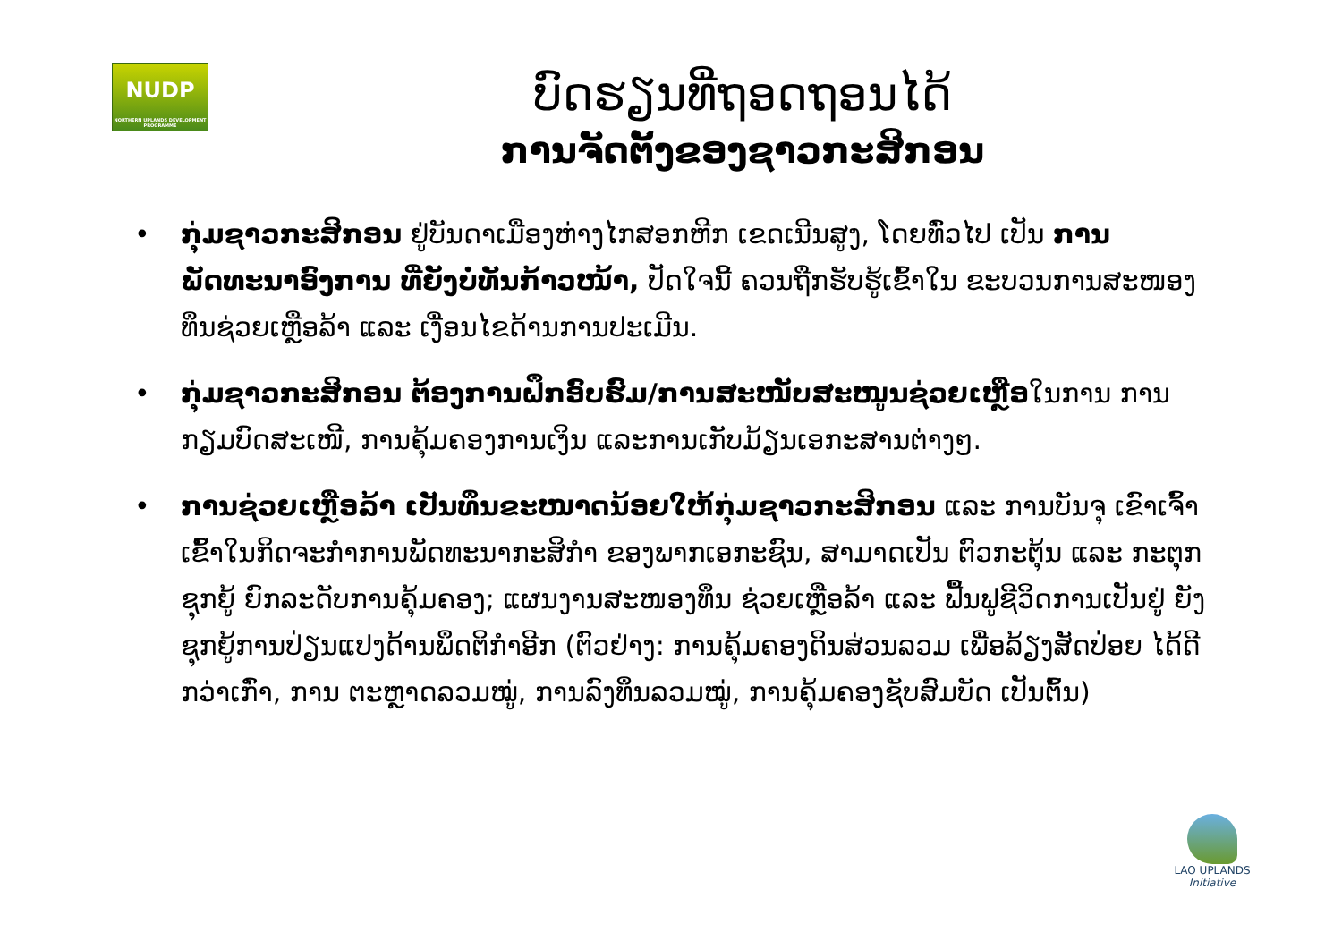NUDP
NORTHERN UPLANDS DEVELOPMENT PROGRAMME
ບົດຮຽນທີ່ຖອດຖອນໄດ້
ການຈັດຕັ້ງຂອງຊາວກະສິກອນ
• ກຸ່ມຊາວກະສິກອນ ຢູ່ບັນດາເມືອງຫ່າງໄກສອກຫີກ ເຂດເນີນສູງ, ໂດຍທົ່ວໄປ ເປັນ ການພັດທະນາອົງການ ທີ່ຍັງບໍ່ທັນກ້າວໜ້າ, ປັດໃຈນີ້ ຄວນຖືກຮັບຮູ້ເຂົ້າໃນ ຂະບວນການສະໜອງທຶນຊ່ວຍເຫຼືອລ້າ ແລະ ເງື່ອນໄຂດ້ານການປະເມີນ.
• ກຸ່ມຊາວກະສິກອນ ຕ້ອງການຝຶກອົບຮົມ/ການສະໜັບສະໜູນຊ່ວຍເຫຼືອໃນການ ການກຽມບົດສະເໜີ, ການຄຸ້ມຄອງການເງິນ ແລະການເກັບມ້ຽນເອກະສານຕ່າງໆ.
• ການຊ່ວຍເຫຼືອລ້າ ເປັນທຶນຂະໜາດນ້ອຍໃຫ້ກຸ່ມຊາວກະສິກອນ ແລະ ການບັນຈຸ ເຂົາເຈົ້າເຂົ້າໃນກິດຈະກຳການພັດທະນາກະສິກຳ ຂອງພາກເອກະຊົນ, ສາມາດເປັນ ຕົວກະຕຸ້ນ ແລະ ກະຕຸກຊຸກຍູ້ ຍົກລະດັບການຄຸ້ມຄອງ; ແຜນງານສະໜອງທຶນ ຊ່ວຍເຫຼືອລ້າ ແລະ ຟື້ນຟູຊີວິດການເປັນຢູ່ ຍັງຊຸກຍູ້ການປ່ຽນແປງດ້ານພຶດຕິກຳອີກ (ຕົວຢ່າງ: ການຄຸ້ມຄອງດິນສ່ວນລວມ ເພື່ອລ້ຽງສັດປ່ອຍ ໄດ້ດີກວ່າເກົ່າ, ການ ຕະຫຼາດລວມໝູ່, ການລົງທຶນລວມໝູ່, ການຄຸ້ມຄອງຊັບສົມບັດ ເປັນຕົ້ນ)
LAO UPLANDS
Initiative